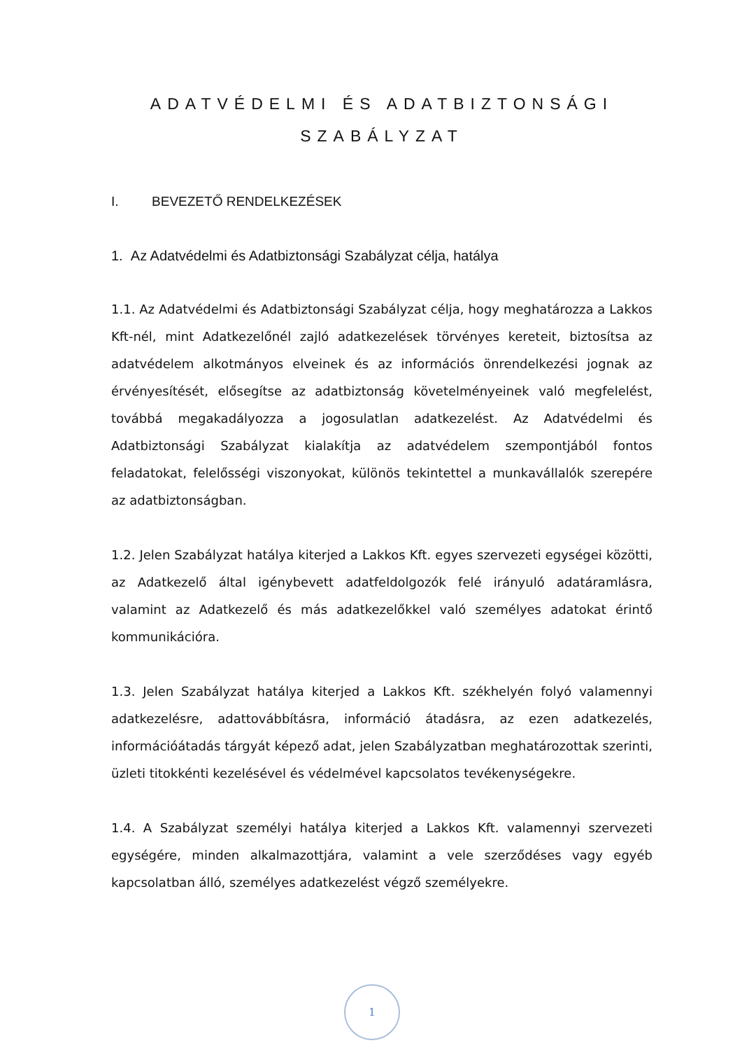ADATVÉDELMI ÉS ADATBIZTONSÁGI
SZABÁLYZAT
I. BEVEZETŐ RENDELKEZÉSEK
1. Az Adatvédelmi és Adatbiztonsági Szabályzat célja, hatálya
1.1. Az Adatvédelmi és Adatbiztonsági Szabályzat célja, hogy meghatározza a Lakkos Kft-nél, mint Adatkezelőnél zajló adatkezelések törvényes kereteit, biztosítsa az adatvédelem alkotmányos elveinek és az információs önrendelkezési jognak az érvényesítését, elősegítse az adatbiztonság követelményeinek való megfelelést, továbbá megakadályozza a jogosulatlan adatkezelést. Az Adatvédelmi és Adatbiztonsági Szabályzat kialakítja az adatvédelem szempontjából fontos feladatokat, felelősségi viszonyokat, különös tekintettel a munkavállalók szerepére az adatbiztonságban.
1.2. Jelen Szabályzat hatálya kiterjed a Lakkos Kft. egyes szervezeti egységei közötti, az Adatkezelő által igénybevett adatfeldolgozók felé irányuló adatáramlásra, valamint az Adatkezelő és más adatkezelőkkel való személyes adatokat érintő kommunikációra.
1.3. Jelen Szabályzat hatálya kiterjed a Lakkos Kft. székhelyén folyó valamennyi adatkezelésre, adattovábbításra, információ átadásra, az ezen adatkezelés, információátadás tárgyát képező adat, jelen Szabályzatban meghatározottak szerinti, üzleti titokkénti kezelésével és védelmével kapcsolatos tevékenységekre.
1.4. A Szabályzat személyi hatálya kiterjed a Lakkos Kft. valamennyi szervezeti egységére, minden alkalmazottjára, valamint a vele szerződéses vagy egyéb kapcsolatban álló, személyes adatkezelést végző személyekre.
1